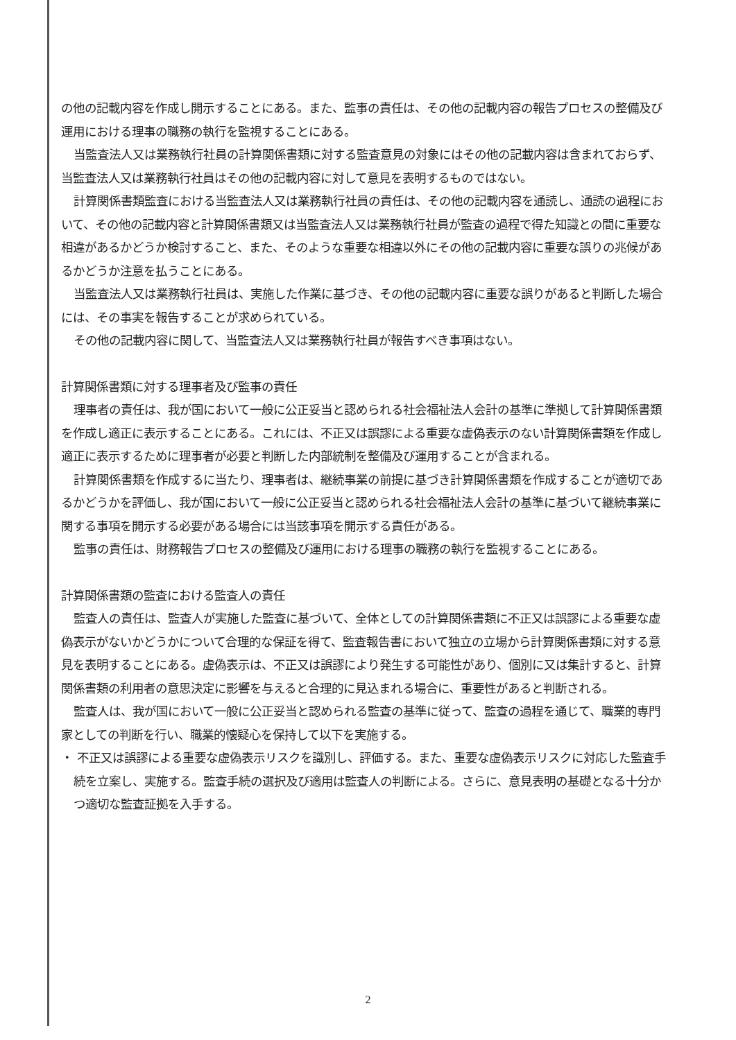の他の記載内容を作成し開示することにある。また、監事の責任は、その他の記載内容の報告プロセスの整備及び運用における理事の職務の執行を監視することにある。
当監査法人又は業務執行社員の計算関係書類に対する監査意見の対象にはその他の記載内容は含まれておらず、当監査法人又は業務執行社員はその他の記載内容に対して意見を表明するものではない。
計算関係書類監査における当監査法人又は業務執行社員の責任は、その他の記載内容を通読し、通読の過程において、その他の記載内容と計算関係書類又は当監査法人又は業務執行社員が監査の過程で得た知識との間に重要な相違があるかどうか検討すること、また、そのような重要な相違以外にその他の記載内容に重要な誤りの兆候があるかどうか注意を払うことにある。
当監査法人又は業務執行社員は、実施した作業に基づき、その他の記載内容に重要な誤りがあると判断した場合には、その事実を報告することが求められている。
その他の記載内容に関して、当監査法人又は業務執行社員が報告すべき事項はない。
計算関係書類に対する理事者及び監事の責任
理事者の責任は、我が国において一般に公正妥当と認められる社会福祉法人会計の基準に準拠して計算関係書類を作成し適正に表示することにある。これには、不正又は誤謬による重要な虚偽表示のない計算関係書類を作成し適正に表示するために理事者が必要と判断した内部統制を整備及び運用することが含まれる。
計算関係書類を作成するに当たり、理事者は、継続事業の前提に基づき計算関係書類を作成することが適切であるかどうかを評価し、我が国において一般に公正妥当と認められる社会福祉法人会計の基準に基づいて継続事業に関する事項を開示する必要がある場合には当該事項を開示する責任がある。
監事の責任は、財務報告プロセスの整備及び運用における理事の職務の執行を監視することにある。
計算関係書類の監査における監査人の責任
監査人の責任は、監査人が実施した監査に基づいて、全体としての計算関係書類に不正又は誤謬による重要な虚偽表示がないかどうかについて合理的な保証を得て、監査報告書において独立の立場から計算関係書類に対する意見を表明することにある。虚偽表示は、不正又は誤謬により発生する可能性があり、個別に又は集計すると、計算関係書類の利用者の意思決定に影響を与えると合理的に見込まれる場合に、重要性があると判断される。
監査人は、我が国において一般に公正妥当と認められる監査の基準に従って、監査の過程を通じて、職業的専門家としての判断を行い、職業的懐疑心を保持して以下を実施する。
・ 不正又は誤謬による重要な虚偽表示リスクを識別し、評価する。また、重要な虚偽表示リスクに対応した監査手続を立案し、実施する。監査手続の選択及び適用は監査人の判断による。さらに、意見表明の基礎となる十分かつ適切な監査証拠を入手する。
2